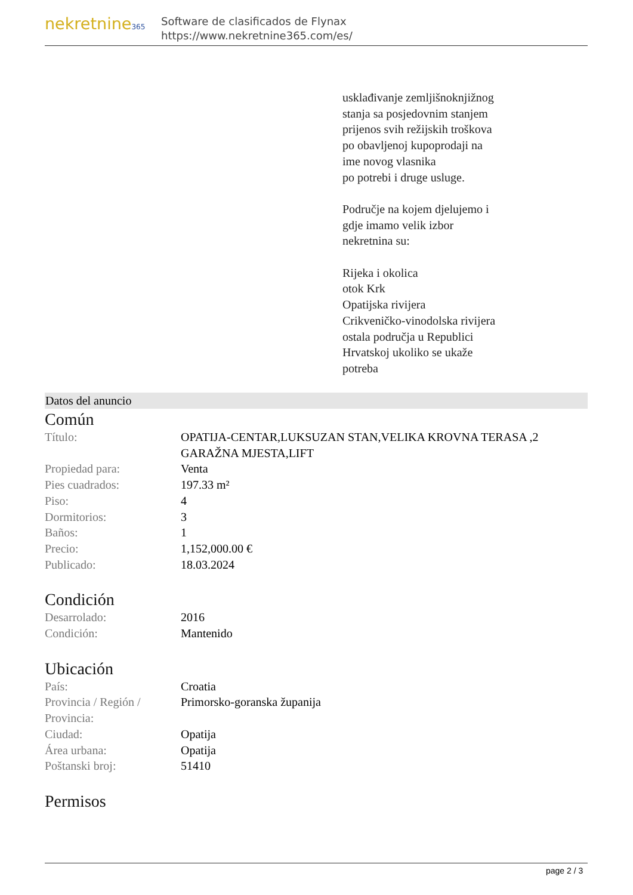nekretnine365
Software de clasificados de Flynax
https://www.nekretnine365.com/es/
usklađivanje zemljišnoknjižnog
stanja sa posjedovnim stanjem
prijenos svih režijskih troškova
po obavljenoj kupoprodaji na
ime novog vlasnika
po potrebi i druge usluge.
Područje na kojem djelujemo i
gdje imamo velik izbor
nekretnina su:
Rijeka i okolica
otok Krk
Opatijska rivijera
Crikveničko-vinodolska rivijera
ostala područja u Republici
Hrvatskoj ukoliko se ukaže
potreba
Datos del anuncio
Común
| Título: | OPATIJA-CENTAR,LUKSUZAN STAN,VELIKA KROVNA TERASA ,2 GARAŽNA MJESTA,LIFT |
| Propiedad para: | Venta |
| Pies cuadrados: | 197.33 m² |
| Piso: | 4 |
| Dormitorios: | 3 |
| Baños: | 1 |
| Precio: | 1,152,000.00 € |
| Publicado: | 18.03.2024 |
Condición
| Desarrolado: | 2016 |
| Condición: | Mantenido |
Ubicación
| País: | Croatia |
| Provincia / Región / Provincia: | Primorsko-goranska županija |
| Ciudad: | Opatija |
| Área urbana: | Opatija |
| Poštanski broj: | 51410 |
Permisos
page 2 / 3